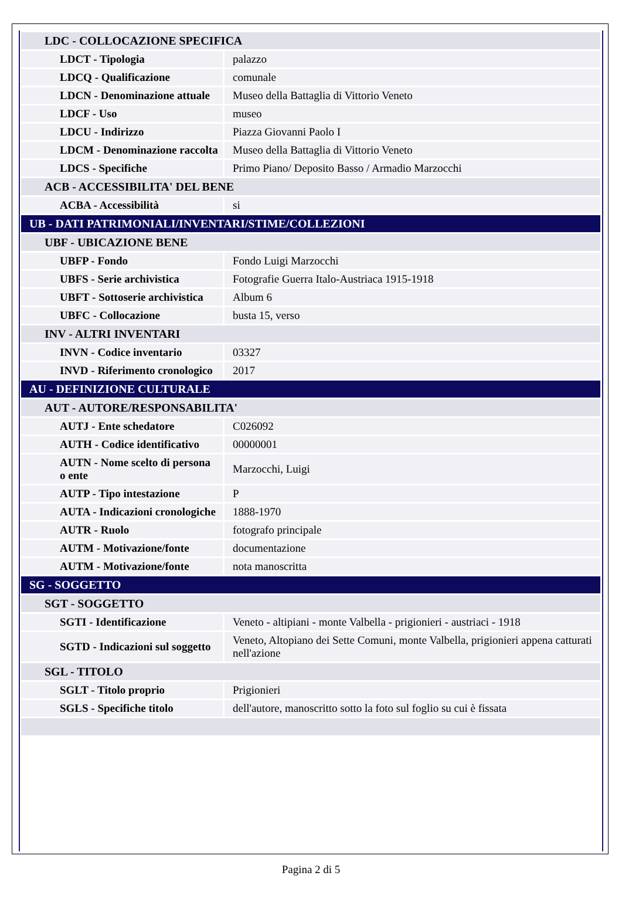| LDC - COLLOCAZIONE SPECIFICA | |
| LDCT - Tipologia | palazzo |
| LDCQ - Qualificazione | comunale |
| LDCN - Denominazione attuale | Museo della Battaglia di Vittorio Veneto |
| LDCF - Uso | museo |
| LDCU - Indirizzo | Piazza Giovanni Paolo I |
| LDCM - Denominazione raccolta | Museo della Battaglia di Vittorio Veneto |
| LDCS - Specifiche | Primo Piano/ Deposito Basso / Armadio Marzocchi |
| ACB - ACCESSIBILITA' DEL BENE | |
| ACBA - Accessibilità | si |
| UB - DATI PATRIMONIALI/INVENTARI/STIME/COLLEZIONI | |
| UBF - UBICAZIONE BENE | |
| UBFP - Fondo | Fondo Luigi Marzocchi |
| UBFS - Serie archivistica | Fotografie Guerra Italo-Austriaca 1915-1918 |
| UBFT - Sottoserie archivistica | Album 6 |
| UBFC - Collocazione | busta 15, verso |
| INV - ALTRI INVENTARI | |
| INVN - Codice inventario | 03327 |
| INVD - Riferimento cronologico | 2017 |
| AU - DEFINIZIONE CULTURALE | |
| AUT - AUTORE/RESPONSABILITA' | |
| AUTJ - Ente schedatore | C026092 |
| AUTH - Codice identificativo | 00000001 |
| AUTN - Nome scelto di persona o ente | Marzocchi, Luigi |
| AUTP - Tipo intestazione | P |
| AUTA - Indicazioni cronologiche | 1888-1970 |
| AUTR - Ruolo | fotografo principale |
| AUTM - Motivazione/fonte | documentazione |
| AUTM - Motivazione/fonte | nota manoscritta |
| SG - SOGGETTO | |
| SGT - SOGGETTO | |
| SGTI - Identificazione | Veneto - altipiani - monte Valbella - prigionieri - austriaci - 1918 |
| SGTD - Indicazioni sul soggetto | Veneto, Altopiano dei Sette Comuni, monte Valbella, prigionieri appena catturati nell'azione |
| SGL - TITOLO | |
| SGLT - Titolo proprio | Prigionieri |
| SGLS - Specifiche titolo | dell'autore, manoscritto sotto la foto sul foglio su cui è fissata |
Pagina 2 di 5